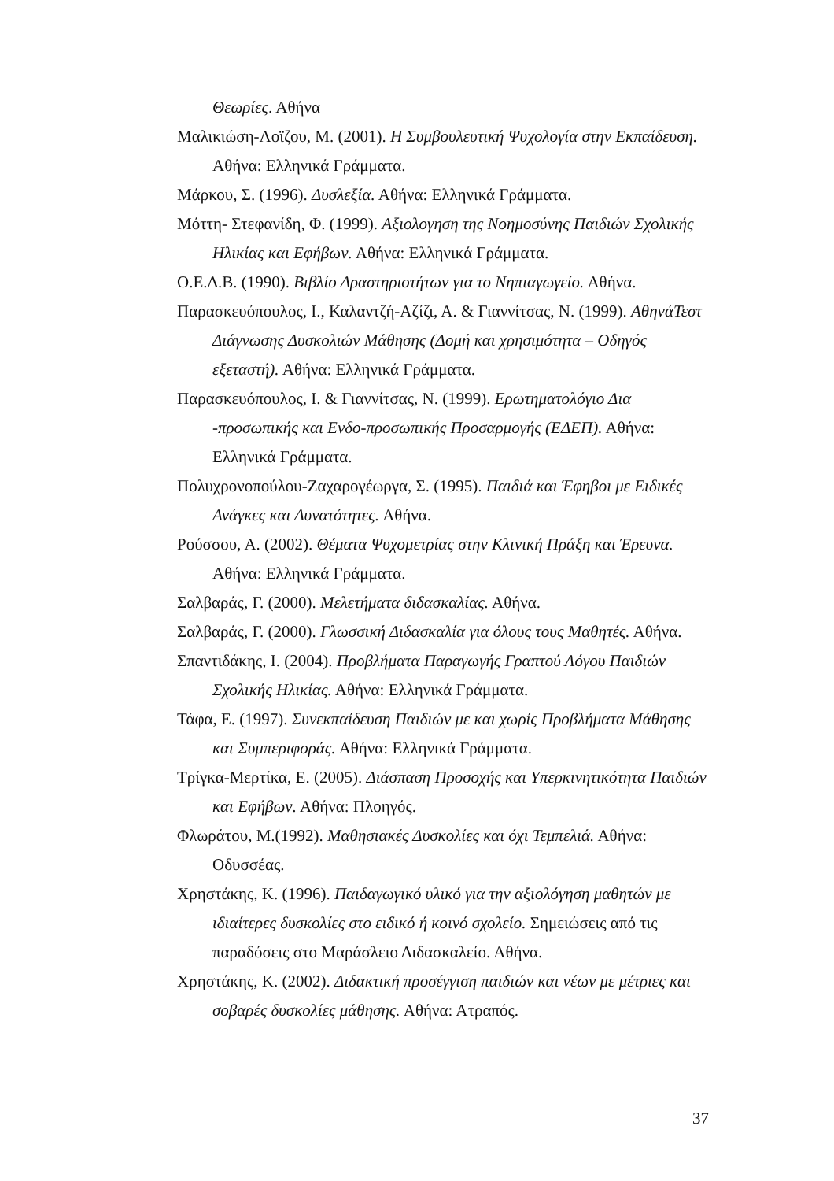Θεωρίες. Αθήνα
Μαλικιώση-Λοϊζου, Μ. (2001). Η Συμβουλευτική Ψυχολογία στην Εκπαίδευση. Αθήνα: Ελληνικά Γράμματα.
Μάρκου, Σ. (1996). Δυσλεξία. Αθήνα: Ελληνικά Γράμματα.
Μόττη- Στεφανίδη, Φ. (1999). Αξιολογηση της Νοημοσύνης Παιδιών Σχολικής Ηλικίας και Εφήβων. Αθήνα: Ελληνικά Γράμματα.
Ο.Ε.Δ.Β. (1990). Βιβλίο Δραστηριοτήτων για το Νηπιαγωγείο. Αθήνα.
Παρασκευόπουλος, Ι., Καλαντζή-Αζίζι, Α. & Γιαννίτσας, Ν. (1999). ΑθηνάΤεστ Διάγνωσης Δυσκολιών Μάθησης (Δομή και χρησιμότητα – Οδηγός εξεταστή). Αθήνα: Ελληνικά Γράμματα.
Παρασκευόπουλος, Ι. & Γιαννίτσας, Ν. (1999). Ερωτηματολόγιο Δια -προσωπικής και Ενδο-προσωπικής Προσαρμογής (ΕΔΕΠ). Αθήνα: Ελληνικά Γράμματα.
Πολυχρονοπούλου-Ζαχαρογέωργα, Σ. (1995). Παιδιά και Έφηβοι με Ειδικές Ανάγκες και Δυνατότητες. Αθήνα.
Ρούσσου, Α. (2002). Θέματα Ψυχομετρίας στην Κλινική Πράξη και Έρευνα. Αθήνα: Ελληνικά Γράμματα.
Σαλβαράς, Γ. (2000). Μελετήματα διδασκαλίας. Αθήνα.
Σαλβαράς, Γ. (2000). Γλωσσική Διδασκαλία για όλους τους Μαθητές. Αθήνα.
Σπαντιδάκης, Ι. (2004). Προβλήματα Παραγωγής Γραπτού Λόγου Παιδιών Σχολικής Ηλικίας. Αθήνα: Ελληνικά Γράμματα.
Τάφα, Ε. (1997). Συνεκπαίδευση Παιδιών με και χωρίς Προβλήματα Μάθησης και Συμπεριφοράς. Αθήνα: Ελληνικά Γράμματα.
Τρίγκα-Μερτίκα, Ε. (2005). Διάσπαση Προσοχής και Υπερκινητικότητα Παιδιών και Εφήβων. Αθήνα: Πλοηγός.
Φλωράτου, Μ.(1992). Μαθησιακές Δυσκολίες και όχι Τεμπελιά. Αθήνα: Οδυσσέας.
Χρηστάκης, Κ. (1996). Παιδαγωγικό υλικό για την αξιολόγηση μαθητών με ιδιαίτερες δυσκολίες στο ειδικό ή κοινό σχολείο. Σημειώσεις από τις παραδόσεις στο Μαράσλειο Διδασκαλείο. Αθήνα.
Χρηστάκης, Κ. (2002). Διδακτική προσέγγιση παιδιών και νέων με μέτριες και σοβαρές δυσκολίες μάθησης. Αθήνα: Ατραπός.
37